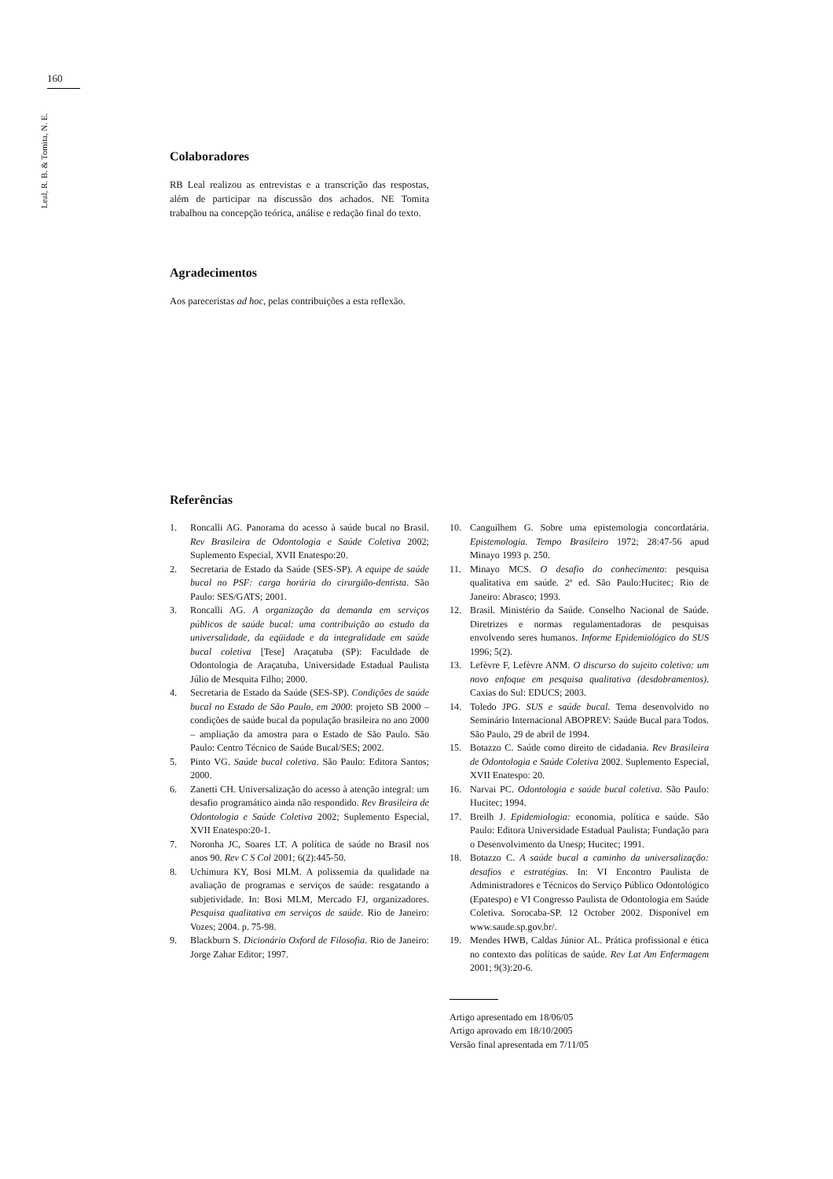160
Leal, R. B. & Tomita, N. E.
Colaboradores
RB Leal realizou as entrevistas e a transcrição das respostas, além de participar na discussão dos achados. NE Tomita trabalhou na concepção teórica, análise e redação final do texto.
Agradecimentos
Aos pareceristas ad hoc, pelas contribuições a esta reflexão.
Referências
1. Roncalli AG. Panorama do acesso à saúde bucal no Brasil. Rev Brasileira de Odontologia e Saúde Coletiva 2002; Suplemento Especial, XVII Enatespo:20.
2. Secretaria de Estado da Saúde (SES-SP). A equipe de saúde bucal no PSF: carga horária do cirurgião-dentista. São Paulo: SES/GATS; 2001.
3. Roncalli AG. A organização da demanda em serviços públicos de saúde bucal: uma contribuição ao estudo da universalidade, da eqüidade e da integralidade em saúde bucal coletiva [Tese] Araçatuba (SP): Faculdade de Odontologia de Araçatuba, Universidade Estadual Paulista Júlio de Mesquita Filho; 2000.
4. Secretaria de Estado da Saúde (SES-SP). Condições de saúde bucal no Estado de São Paulo, em 2000: projeto SB 2000 – condições de saúde bucal da população brasileira no ano 2000 – ampliação da amostra para o Estado de São Paulo. São Paulo: Centro Técnico de Saúde Bucal/SES; 2002.
5. Pinto VG. Saúde bucal coletiva. São Paulo: Editora Santos; 2000.
6. Zanetti CH. Universalização do acesso à atenção integral: um desafio programático ainda não respondido. Rev Brasileira de Odontologia e Saúde Coletiva 2002; Suplemento Especial, XVII Enatespo:20-1.
7. Noronha JC, Soares LT. A política de saúde no Brasil nos anos 90. Rev C S Col 2001; 6(2):445-50.
8. Uchimura KY, Bosi MLM. A polissemia da qualidade na avaliação de programas e serviços de saúde: resgatando a subjetividade. In: Bosi MLM, Mercado FJ, organizadores. Pesquisa qualitativa em serviços de saúde. Rio de Janeiro: Vozes; 2004. p. 75-98.
9. Blackburn S. Dicionário Oxford de Filosofia. Rio de Janeiro: Jorge Zahar Editor; 1997.
10. Canguilhem G. Sobre uma epistemologia concordatária. Epistemologia. Tempo Brasileiro 1972; 28:47-56 apud Minayo 1993 p. 250.
11. Minayo MCS. O desafio do conhecimento: pesquisa qualitativa em saúde. 2ª ed. São Paulo:Hucitec; Rio de Janeiro: Abrasco; 1993.
12. Brasil. Ministério da Saúde. Conselho Nacional de Saúde. Diretrizes e normas regulamentadoras de pesquisas envolvendo seres humanos. Informe Epidemiológico do SUS 1996; 5(2).
13. Lefèvre F, Lefèvre ANM. O discurso do sujeito coletivo: um novo enfoque em pesquisa qualitativa (desdobramentos). Caxias do Sul: EDUCS; 2003.
14. Toledo JPG. SUS e saúde bucal. Tema desenvolvido no Seminário Internacional ABOPREV: Saúde Bucal para Todos. São Paulo, 29 de abril de 1994.
15. Botazzo C. Saúde como direito de cidadania. Rev Brasileira de Odontologia e Saúde Coletiva 2002. Suplemento Especial, XVII Enatespo: 20.
16. Narvai PC. Odontologia e saúde bucal coletiva. São Paulo: Hucitec; 1994.
17. Breilh J. Epidemiologia: economia, política e saúde. São Paulo: Editora Universidade Estadual Paulista; Fundação para o Desenvolvimento da Unesp; Hucitec; 1991.
18. Botazzo C. A saúde bucal a caminho da universalização: desafios e estratégias. In: VI Encontro Paulista de Administradores e Técnicos do Serviço Público Odontológico (Epatespo) e VI Congresso Paulista de Odontologia em Saúde Coletiva. Sorocaba-SP. 12 October 2002. Disponível em www.saude.sp.gov.br/.
19. Mendes HWB, Caldas Júnior AL. Prática profissional e ética no contexto das políticas de saúde. Rev Lat Am Enfermagem 2001; 9(3):20-6.
Artigo apresentado em 18/06/05
Artigo aprovado em 18/10/2005
Versão final apresentada em 7/11/05